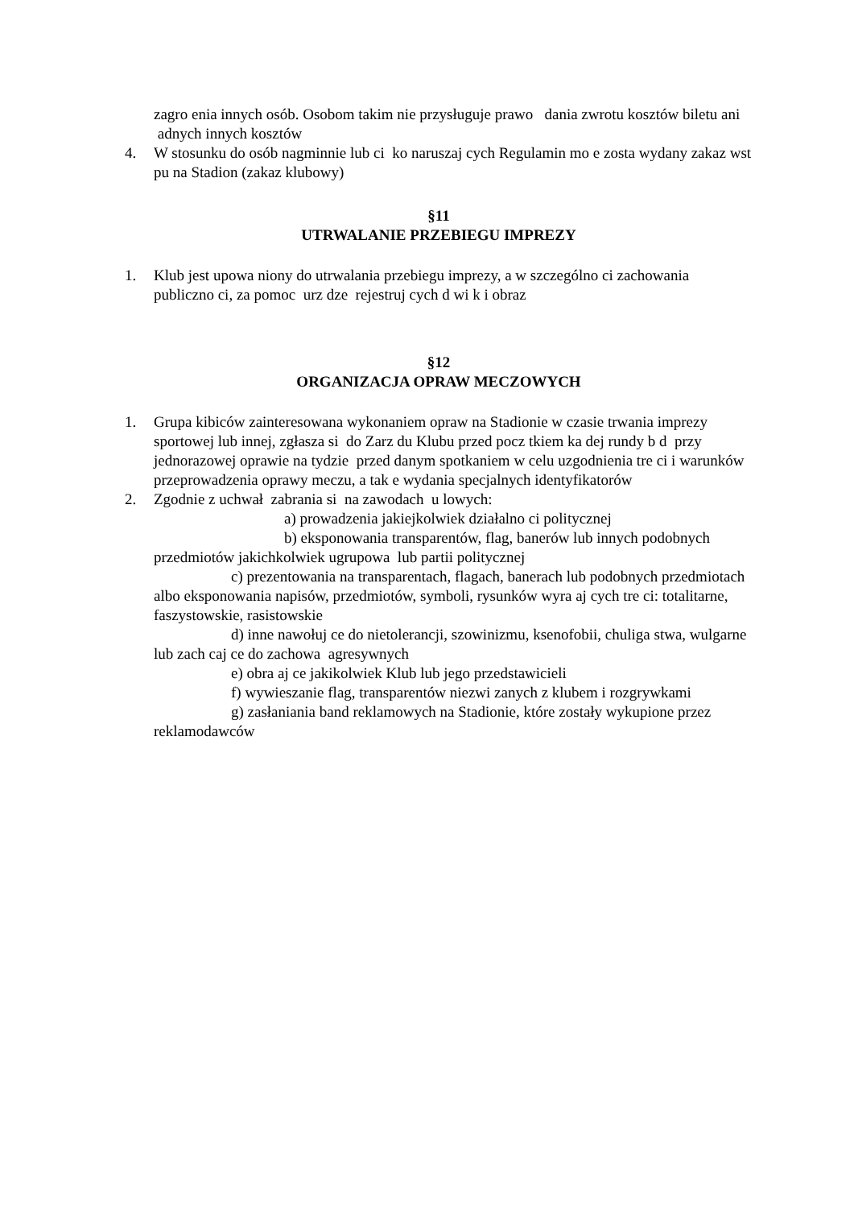zagro enia innych osób. Osobom takim nie przysługuje prawo dania zwrotu kosztów biletu ani adnych innych kosztów
4. W stosunku do osób nagminnie lub ci ko naruszaj cych Regulamin mo e zosta wydany zakaz wst pu na Stadion (zakaz klubowy)
§11
UTRWALANIE PRZEBIEGU IMPREZY
1. Klub jest upowa niony do utrwalania przebiegu imprezy, a w szczególno ci zachowania publiczno ci, za pomoc urz dze rejestruj cych d wi k i obraz
§12
ORGANIZACJA OPRAW MECZOWYCH
1. Grupa kibiców zainteresowana wykonaniem opraw na Stadionie w czasie trwania imprezy sportowej lub innej, zgłasza si do Zarz du Klubu przed pocz tkiem ka dej rundy b d przy jednorazowej oprawie na tydzie przed danym spotkaniem w celu uzgodnienia tre ci i warunków przeprowadzenia oprawy meczu, a tak e wydania specjalnych identyfikatorów
2. Zgodnie z uchwał zabrania si na zawodach u lowych:
a) prowadzenia jakiejkolwiek działalno ci politycznej
b) eksponowania transparentów, flag, banerów lub innych podobnych przedmiotów jakichkolwiek ugrupowa lub partii politycznej
c) prezentowania na transparentach, flagach, banerach lub podobnych przedmiotach albo eksponowania napisów, przedmiotów, symboli, rysunków wyra aj cych tre ci: totalitarne, faszystowskie, rasistowskie
d) inne nawołuj ce do nietolerancji, szowinizmu, ksenofobii, chuliga stwa, wulgarne lub zach caj ce do zachowa agresywnych
e) obra aj ce jakikolwiek Klub lub jego przedstawicieli
f) wywieszanie flag, transparentów niezwi zanych z klubem i rozgrywkami
g) zasłaniania band reklamowych na Stadionie, które zostały wykupione przez reklamodawców